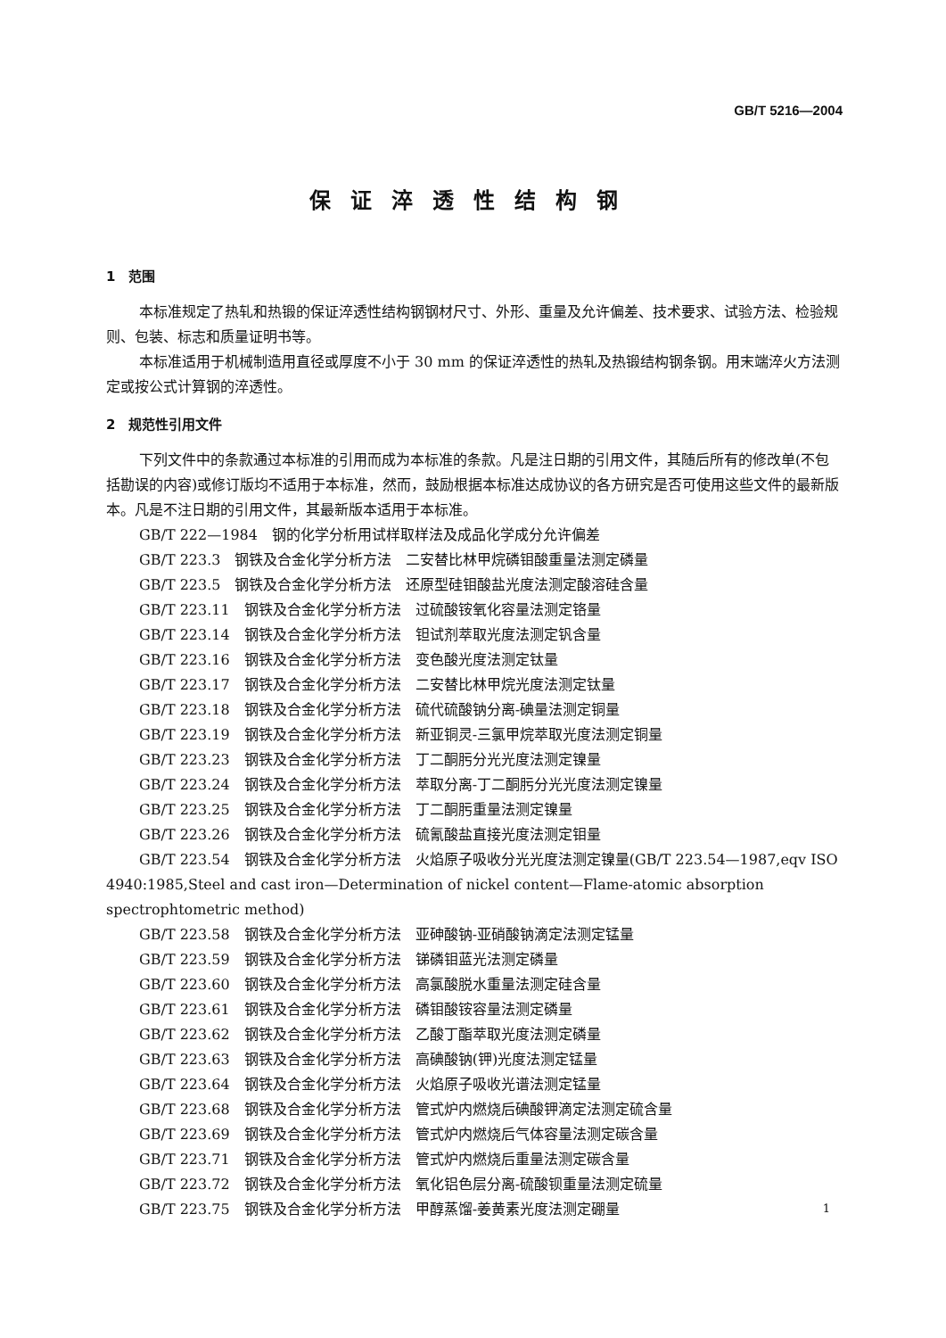GB/T 5216—2004
保证淬透性结构钢
1　范围
本标准规定了热轧和热锻的保证淬透性结构钢钢材尺寸、外形、重量及允许偏差、技术要求、试验方法、检验规则、包装、标志和质量证明书等。
本标准适用于机械制造用直径或厚度不小于 30 mm 的保证淬透性的热轧及热锻结构钢条钢。用末端淬火方法测定或按公式计算钢的淬透性。
2　规范性引用文件
下列文件中的条款通过本标准的引用而成为本标准的条款。凡是注日期的引用文件，其随后所有的修改单(不包括勘误的内容)或修订版均不适用于本标准，然而，鼓励根据本标准达成协议的各方研究是否可使用这些文件的最新版本。凡是不注日期的引用文件，其最新版本适用于本标准。
GB/T 222—1984　钢的化学分析用试样取样法及成品化学成分允许偏差
GB/T 223.3　钢铁及合金化学分析方法　二安替比林甲烷磷钼酸重量法测定磷量
GB/T 223.5　钢铁及合金化学分析方法　还原型硅钼酸盐光度法测定酸溶硅含量
GB/T 223.11　钢铁及合金化学分析方法　过硫酸铵氧化容量法测定铬量
GB/T 223.14　钢铁及合金化学分析方法　钽试剂萃取光度法测定钒含量
GB/T 223.16　钢铁及合金化学分析方法　变色酸光度法测定钛量
GB/T 223.17　钢铁及合金化学分析方法　二安替比林甲烷光度法测定钛量
GB/T 223.18　钢铁及合金化学分析方法　硫代硫酸钠分离-碘量法测定铜量
GB/T 223.19　钢铁及合金化学分析方法　新亚铜灵-三氯甲烷萃取光度法测定铜量
GB/T 223.23　钢铁及合金化学分析方法　丁二酮肟分光光度法测定镍量
GB/T 223.24　钢铁及合金化学分析方法　萃取分离-丁二酮肟分光光度法测定镍量
GB/T 223.25　钢铁及合金化学分析方法　丁二酮肟重量法测定镍量
GB/T 223.26　钢铁及合金化学分析方法　硫氰酸盐直接光度法测定钼量
GB/T 223.54　钢铁及合金化学分析方法　火焰原子吸收分光光度法测定镍量(GB/T 223.54—1987,eqv ISO 4940:1985,Steel and cast iron—Determination of nickel content—Flame-atomic absorption spectrophtometric method)
GB/T 223.58　钢铁及合金化学分析方法　亚砷酸钠-亚硝酸钠滴定法测定锰量
GB/T 223.59　钢铁及合金化学分析方法　锑磷钼蓝光法测定磷量
GB/T 223.60　钢铁及合金化学分析方法　高氯酸脱水重量法测定硅含量
GB/T 223.61　钢铁及合金化学分析方法　磷钼酸铵容量法测定磷量
GB/T 223.62　钢铁及合金化学分析方法　乙酸丁酯萃取光度法测定磷量
GB/T 223.63　钢铁及合金化学分析方法　高碘酸钠(钾)光度法测定锰量
GB/T 223.64　钢铁及合金化学分析方法　火焰原子吸收光谱法测定锰量
GB/T 223.68　钢铁及合金化学分析方法　管式炉内燃烧后碘酸钾滴定法测定硫含量
GB/T 223.69　钢铁及合金化学分析方法　管式炉内燃烧后气体容量法测定碳含量
GB/T 223.71　钢铁及合金化学分析方法　管式炉内燃烧后重量法测定碳含量
GB/T 223.72　钢铁及合金化学分析方法　氧化铝色层分离-硫酸钡重量法测定硫量
GB/T 223.75　钢铁及合金化学分析方法　甲醇蒸馏-姜黄素光度法测定硼量
1